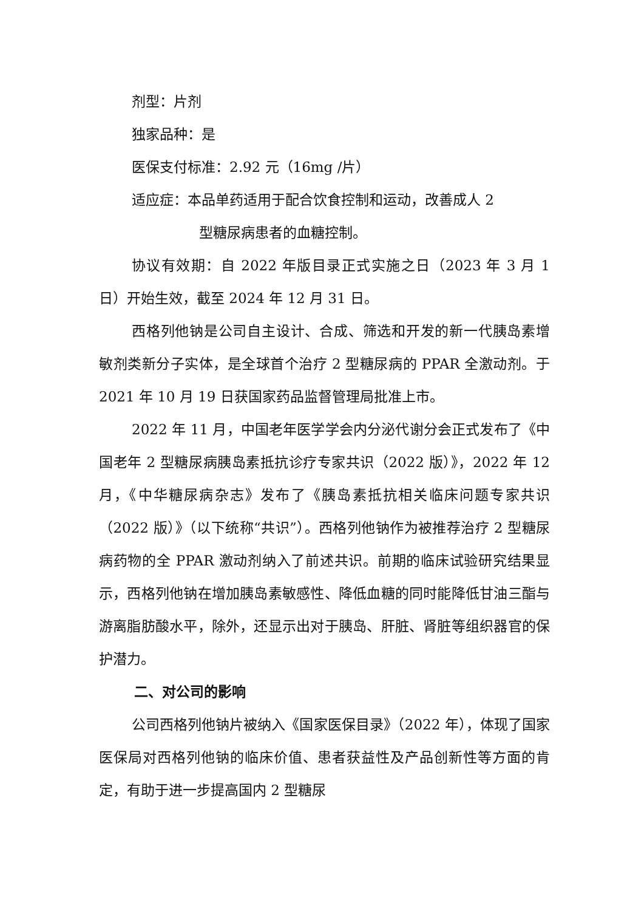剂型：片剂
独家品种：是
医保支付标准：2.92 元（16mg /片）
适应症：本品单药适用于配合饮食控制和运动，改善成人 2
型糖尿病患者的血糖控制。
协议有效期：自 2022 年版目录正式实施之日（2023 年 3 月 1 日）开始生效，截至 2024 年 12 月 31 日。
西格列他钠是公司自主设计、合成、筛选和开发的新一代胰岛素增敏剂类新分子实体，是全球首个治疗 2 型糖尿病的 PPAR 全激动剂。于 2021 年 10 月 19 日获国家药品监督管理局批准上市。
2022 年 11 月，中国老年医学学会内分泌代谢分会正式发布了《中国老年 2 型糖尿病胰岛素抵抗诊疗专家共识（2022 版）》，2022 年 12 月，《中华糖尿病杂志》发布了《胰岛素抵抗相关临床问题专家共识（2022 版）》（以下统称“共识”）。西格列他钠作为被推荐治疗 2 型糖尿病药物的全 PPAR 激动剂纳入了前述共识。前期的临床试验研究结果显示，西格列他钠在增加胰岛素敏感性、降低血糖的同时能降低甘油三酯与游离脂肪酸水平，除外，还显示出对于胰岛、肝脏、肾脏等组织器官的保护潜力。
二、对公司的影响
公司西格列他钠片被纳入《国家医保目录》（2022 年），体现了国家医保局对西格列他钠的临床价值、患者获益性及产品创新性等方面的肯定，有助于进一步提高国内 2 型糖尿